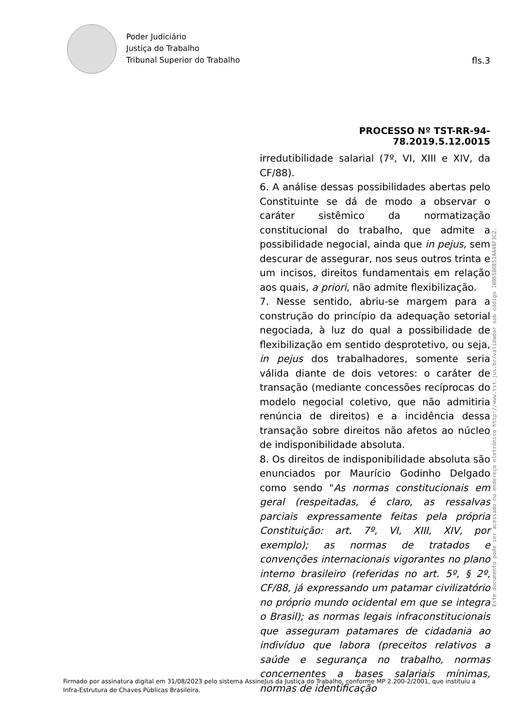Poder Judiciário
Justiça do Trabalho
Tribunal Superior do Trabalho
fls.3
PROCESSO Nº TST-RR-94-78.2019.5.12.0015
irredutibilidade salarial (7º, VI, XIII e XIV, da CF/88).
6. A análise dessas possibilidades abertas pelo Constituinte se dá de modo a observar o caráter sistêmico da normatização constitucional do trabalho, que admite a possibilidade negocial, ainda que in pejus, sem descurar de assegurar, nos seus outros trinta e um incisos, direitos fundamentais em relação aos quais, a priori, não admite flexibilização.
7. Nesse sentido, abriu-se margem para a construção do princípio da adequação setorial negociada, à luz do qual a possibilidade de flexibilização em sentido desprotetivo, ou seja, in pejus dos trabalhadores, somente seria válida diante de dois vetores: o caráter de transação (mediante concessões recíprocas do modelo negocial coletivo, que não admitiria renúncia de direitos) e a incidência dessa transação sobre direitos não afetos ao núcleo de indisponibilidade absoluta.
8. Os direitos de indisponibilidade absoluta são enunciados por Maurício Godinho Delgado como sendo "As normas constitucionais em geral (respeitadas, é claro, as ressalvas parciais expressamente feitas pela própria Constituição: art. 7º, VI, XIII, XIV, por exemplo); as normas de tratados e convenções internacionais vigorantes no plano interno brasileiro (referidas no art. 5º, § 2º, CF/88, já expressando um patamar civilizatório no próprio mundo ocidental em que se integra o Brasil); as normas legais infraconstitucionais que asseguram patamares de cidadania ao indivíduo que labora (preceitos relativos a saúde e segurança no trabalho, normas concernentes a bases salariais mínimas, normas de identificação
Este documento pode ser acessado no endereço eletrônico http://www.tst.jus.br/validador sob código 100558OE51AA48F3C2.
Firmado por assinatura digital em 31/08/2023 pelo sistema AssineJus da Justiça do Trabalho, conforme MP 2.200-2/2001, que instituiu a Infra-Estrutura de Chaves Públicas Brasileira.